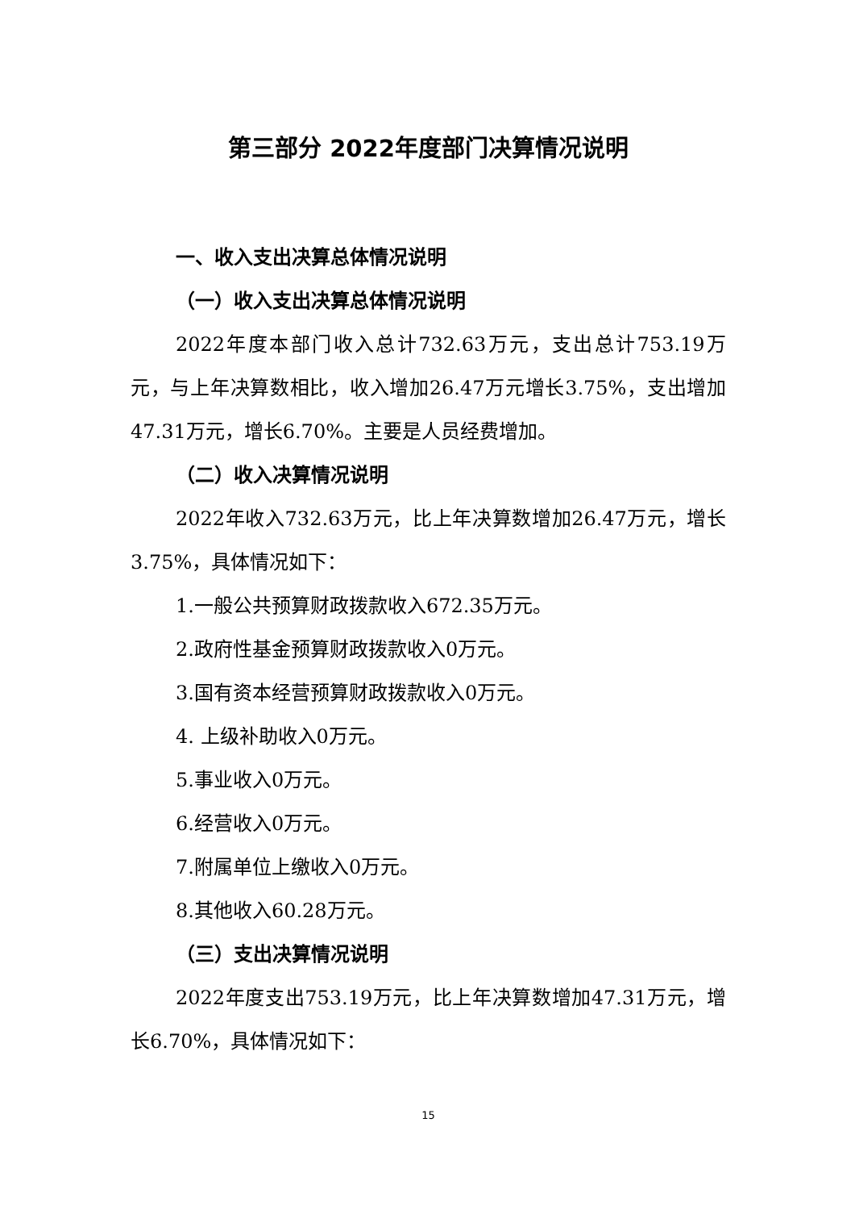第三部分 2022年度部门决算情况说明
一、收入支出决算总体情况说明
（一）收入支出决算总体情况说明
2022年度本部门收入总计732.63万元，支出总计753.19万元，与上年决算数相比，收入增加26.47万元增长3.75%，支出增加47.31万元，增长6.70%。主要是人员经费增加。
（二）收入决算情况说明
2022年收入732.63万元，比上年决算数增加26.47万元，增长3.75%，具体情况如下：
1.一般公共预算财政拨款收入672.35万元。
2.政府性基金预算财政拨款收入0万元。
3.国有资本经营预算财政拨款收入0万元。
4. 上级补助收入0万元。
5.事业收入0万元。
6.经营收入0万元。
7.附属单位上缴收入0万元。
8.其他收入60.28万元。
（三）支出决算情况说明
2022年度支出753.19万元，比上年决算数增加47.31万元，增长6.70%，具体情况如下：
15